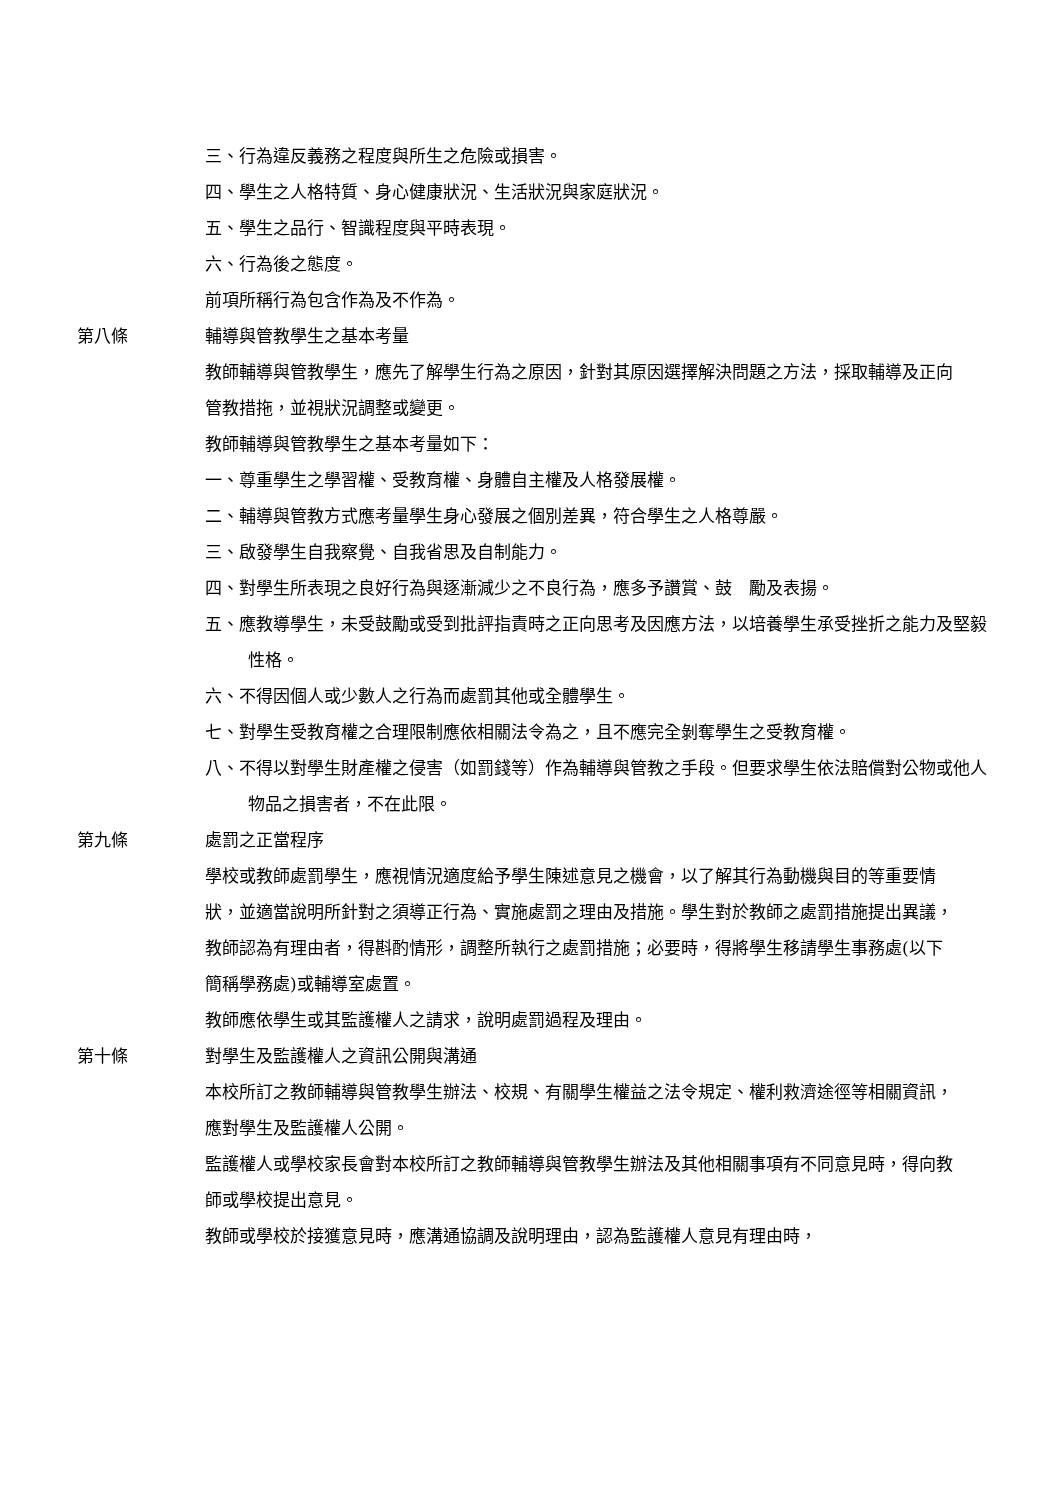三、行為違反義務之程度與所生之危險或損害。
四、學生之人格特質、身心健康狀況、生活狀況與家庭狀況。
五、學生之品行、智識程度與平時表現。
六、行為後之態度。
前項所稱行為包含作為及不作為。
第八條 輔導與管教學生之基本考量
教師輔導與管教學生，應先了解學生行為之原因，針對其原因選擇解決問題之方法，採取輔導及正向管教措拖，並視狀況調整或變更。
教師輔導與管教學生之基本考量如下：
一、尊重學生之學習權、受教育權、身體自主權及人格發展權。
二、輔導與管教方式應考量學生身心發展之個別差異，符合學生之人格尊嚴。
三、啟發學生自我察覺、自我省思及自制能力。
四、對學生所表現之良好行為與逐漸減少之不良行為，應多予讚賞、鼓　勵及表揚。
五、應教導學生，未受鼓勵或受到批評指責時之正向思考及因應方法，以培養學生承受挫折之能力及堅毅性格。
六、不得因個人或少數人之行為而處罰其他或全體學生。
七、對學生受教育權之合理限制應依相關法令為之，且不應完全剝奪學生之受教育權。
八、不得以對學生財產權之侵害（如罰錢等）作為輔導與管教之手段。但要求學生依法賠償對公物或他人物品之損害者，不在此限。
第九條 處罰之正當程序
學校或教師處罰學生，應視情況適度給予學生陳述意見之機會，以了解其行為動機與目的等重要情狀，並適當說明所針對之須導正行為、實施處罰之理由及措施。學生對於教師之處罰措施提出異議，教師認為有理由者，得斟酌情形，調整所執行之處罰措施；必要時，得將學生移請學生事務處(以下簡稱學務處)或輔導室處置。
教師應依學生或其監護權人之請求，說明處罰過程及理由。
第十條 對學生及監護權人之資訊公開與溝通
本校所訂之教師輔導與管教學生辦法、校規、有關學生權益之法令規定、權利救濟途徑等相關資訊，應對學生及監護權人公開。
監護權人或學校家長會對本校所訂之教師輔導與管教學生辦法及其他相關事項有不同意見時，得向教師或學校提出意見。
教師或學校於接獲意見時，應溝通協調及說明理由，認為監護權人意見有理由時，